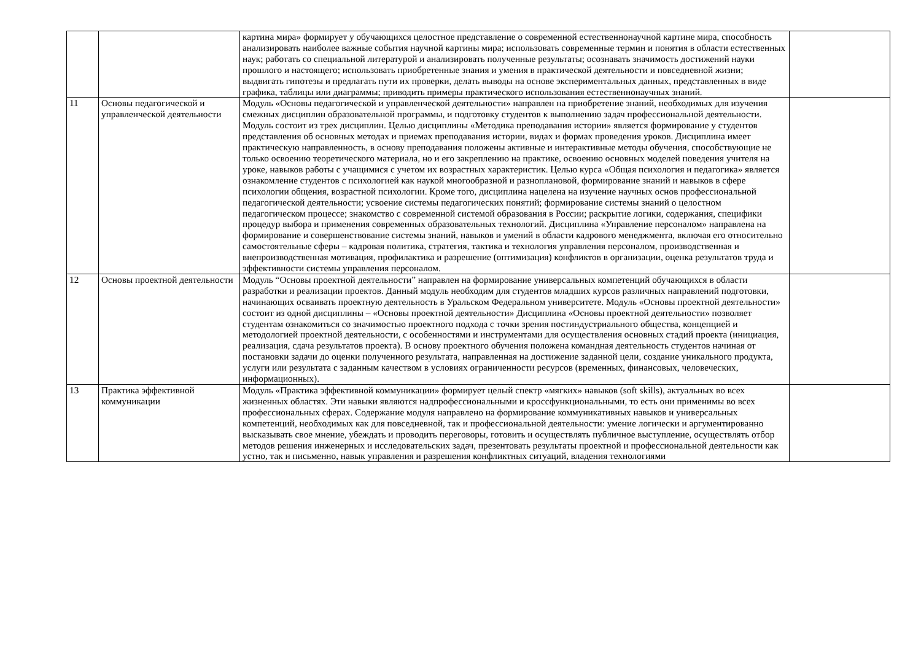| | | картина мира» формирует у обучающихся целостное представление о современной естественнонаучной картине мира, способность анализировать наиболее важные события научной картины мира; использовать современные термин и понятия в области естественных наук; работать со специальной литературой и анализировать полученные результаты; осознавать значимость достижений науки прошлого и настоящего; использовать приобретенные знания и умения в практической деятельности и повседневной жизни; выдвигать гипотезы и предлагать пути их проверки, делать выводы на основе экспериментальных данных, представленных в виде графика, таблицы или диаграммы; приводить примеры практического использования естественнонаучных знаний. | |
| 11 | Основы педагогической и управленческой деятельности | Модуль «Основы педагогической и управленческой деятельности» направлен на приобретение знаний, необходимых для изучения смежных дисциплин образовательной программы, и подготовку студентов к выполнению задач профессиональной деятельности. Модуль состоит из трех дисциплин. Целью дисциплины «Методика преподавания истории» является формирование у студентов представления об основных методах и приемах преподавания истории, видах и формах проведения уроков. Дисциплина имеет практическую направленность, в основу преподавания положены активные и интерактивные методы обучения, способствующие не только освоению теоретического материала, но и его закреплению на практике, освоению основных моделей поведения учителя на уроке, навыков работы с учащимися с учетом их возрастных характеристик. Целью курса «Общая психология и педагогика» является ознакомление студентов с психологией как наукой многообразной и разноплановой, формирование знаний и навыков в сфере психологии общения, возрастной психологии. Кроме того, дисциплина нацелена на изучение научных основ профессиональной педагогической деятельности; усвоение системы педагогических понятий; формирование системы знаний о целостном педагогическом процессе; знакомство с современной системой образования в России; раскрытие логики, содержания, специфики процедур выбора и применения современных образовательных технологий. Дисциплина «Управление персоналом» направлена на формирование и совершенствование системы знаний, навыков и умений в области кадрового менеджмента, включая его относительно самостоятельные сферы – кадровая политика, стратегия, тактика и технология управления персоналом, производственная и внепроизводственная мотивация, профилактика и разрешение (оптимизация) конфликтов в организации, оценка результатов труда и эффективности системы управления персоналом. | |
| 12 | Основы проектной деятельности | Модуль “Основы проектной деятельности” направлен на формирование универсальных компетенций обучающихся в области разработки и реализации проектов. Данный модуль необходим для студентов младших курсов различных направлений подготовки, начинающих осваивать проектную деятельность в Уральском Федеральном университете. Модуль «Основы проектной деятельности» состоит из одной дисциплины – «Основы проектной деятельности» Дисциплина «Основы проектной деятельности» позволяет студентам ознакомиться со значимостью проектного подхода с точки зрения постиндустриального общества, концепцией и методологией проектной деятельности, с особенностями и инструментами для осуществления основных стадий проекта (инициация, реализация, сдача результатов проекта). В основу проектного обучения положена командная деятельность студентов начиная от постановки задачи до оценки полученного результата, направленная на достижение заданной цели, создание уникального продукта, услуги или результата с заданным качеством в условиях ограниченности ресурсов (временных, финансовых, человеческих, информационных). | |
| 13 | Практика эффективной коммуникации | Модуль «Практика эффективной коммуникации» формирует целый спектр «мягких» навыков (soft skills), актуальных во всех жизненных областях. Эти навыки являются надпрофессиональными и кроссфункциональными, то есть они применимы во всех профессиональных сферах. Содержание модуля направлено на формирование коммуникативных навыков и универсальных компетенций, необходимых как для повседневной, так и профессиональной деятельности: умение логически и аргументированно высказывать свое мнение, убеждать и проводить переговоры, готовить и осуществлять публичное выступление, осуществлять отбор методов решения инженерных и исследовательских задач, презентовать результаты проектной и профессиональной деятельности как устно, так и письменно, навык управления и разрешения конфликтных ситуаций, владения технологиями | |